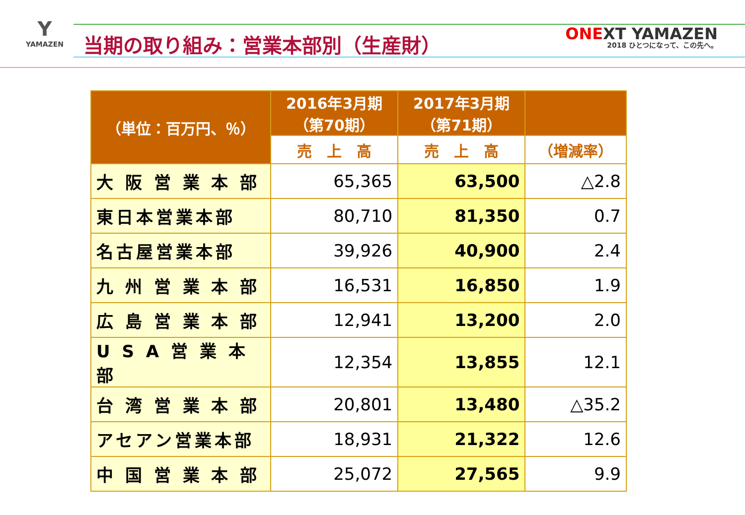Y
YAMAZEN
当期の取り組み：営業本部別（生産財）
ONEXT YAMAZEN
2018 ひとつになって、この先へ。
| （単位：百万円、％） | 2016年3月期 （第70期） | 2017年3月期 （第71期） | |
| --- | --- | --- | --- |
| | 売 上 高 | 売 上 高 | （増減率） |
| 大 阪 営 業 本 部 | 65,365 | 63,500 | △2.8 |
| 東日本営業本部 | 80,710 | 81,350 | 0.7 |
| 名古屋営業本部 | 39,926 | 40,900 | 2.4 |
| 九 州 営 業 本 部 | 16,531 | 16,850 | 1.9 |
| 広 島 営 業 本 部 | 12,941 | 13,200 | 2.0 |
| U S A 営 業 本 部 | 12,354 | 13,855 | 12.1 |
| 台 湾 営 業 本 部 | 20,801 | 13,480 | △35.2 |
| アセアン営業本部 | 18,931 | 21,322 | 12.6 |
| 中 国 営 業 本 部 | 25,072 | 27,565 | 9.9 |